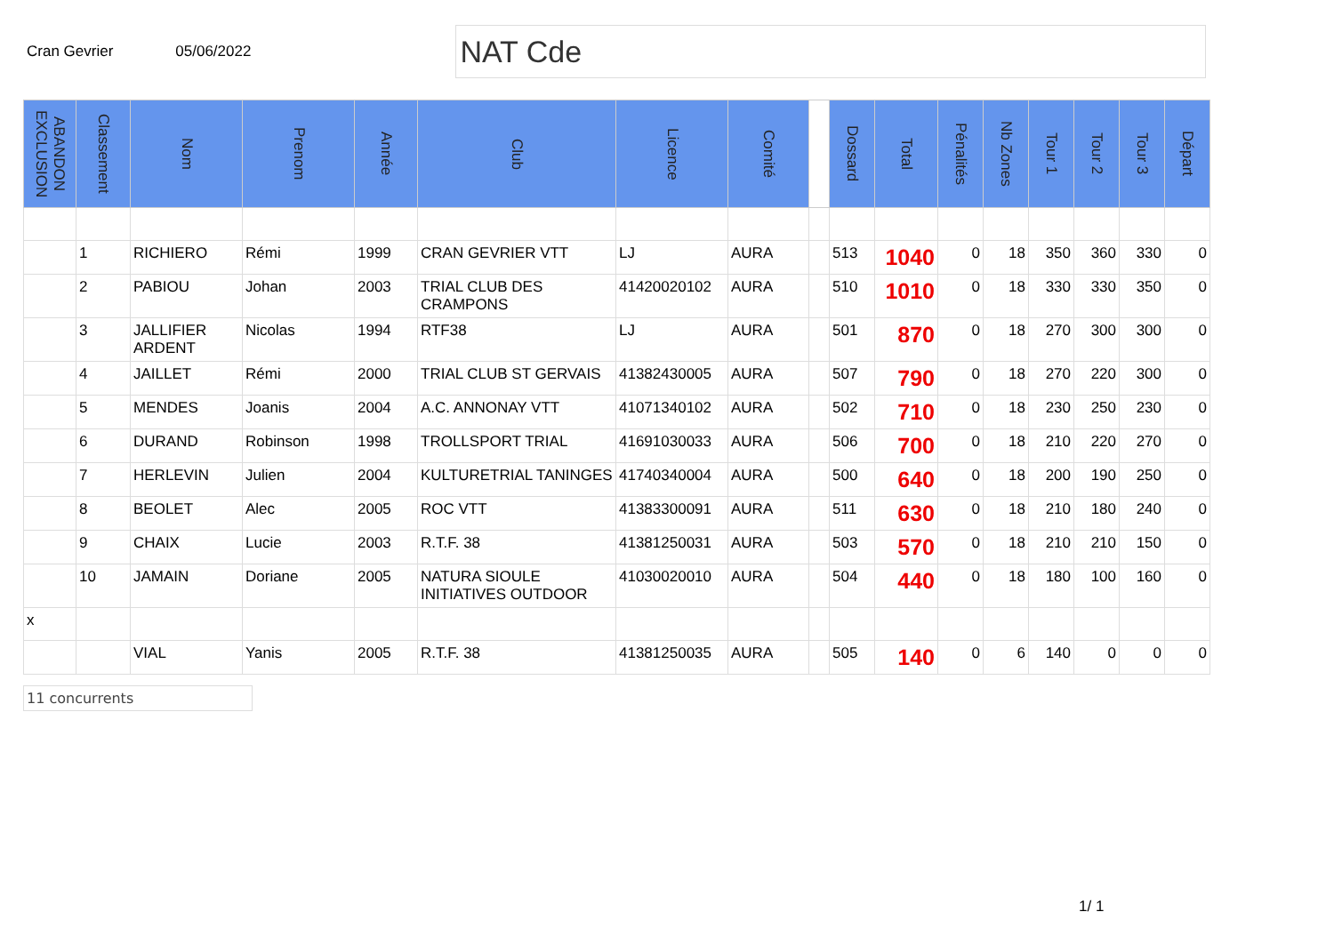Cran Gevrier 05/06/2022
NAT Cde
| ABANDON EXCLUSION | Classement | Nom | Prenom | Année | Club | Licence | Comité | | Dossard | Total | Pénalités | Nb Zones | Tour 1 | Tour 2 | Tour 3 | Départ |
| --- | --- | --- | --- | --- | --- | --- | --- | --- | --- | --- | --- | --- | --- | --- | --- | --- |
| | 1 | RICHIERO | Rémi | 1999 | CRAN GEVRIER VTT | LJ | AURA | | 513 | 1040 | 0 | 18 | 350 | 360 | 330 | 0 |
| | 2 | PABIOU | Johan | 2003 | TRIAL CLUB DES CRAMPONS | 41420020102 | AURA | | 510 | 1010 | 0 | 18 | 330 | 330 | 350 | 0 |
| | 3 | JALLIFIER ARDENT | Nicolas | 1994 | RTF38 | LJ | AURA | | 501 | 870 | 0 | 18 | 270 | 300 | 300 | 0 |
| | 4 | JAILLET | Rémi | 2000 | TRIAL CLUB ST GERVAIS | 41382430005 | AURA | | 507 | 790 | 0 | 18 | 270 | 220 | 300 | 0 |
| | 5 | MENDES | Joanis | 2004 | A.C. ANNONAY VTT | 41071340102 | AURA | | 502 | 710 | 0 | 18 | 230 | 250 | 230 | 0 |
| | 6 | DURAND | Robinson | 1998 | TROLLSPORT TRIAL | 41691030033 | AURA | | 506 | 700 | 0 | 18 | 210 | 220 | 270 | 0 |
| | 7 | HERLEVIN | Julien | 2004 | KULTURETRIAL TANINGES | 41740340004 | AURA | | 500 | 640 | 0 | 18 | 200 | 190 | 250 | 0 |
| | 8 | BEOLET | Alec | 2005 | ROC VTT | 41383300091 | AURA | | 511 | 630 | 0 | 18 | 210 | 180 | 240 | 0 |
| | 9 | CHAIX | Lucie | 2003 | R.T.F. 38 | 41381250031 | AURA | | 503 | 570 | 0 | 18 | 210 | 210 | 150 | 0 |
| | 10 | JAMAIN | Doriane | 2005 | NATURA SIOULE INITIATIVES OUTDOOR | 41030020010 | AURA | | 504 | 440 | 0 | 18 | 180 | 100 | 160 | 0 |
| x | | | | | | | | | | | | | | | | |
| | | VIAL | Yanis | 2005 | R.T.F. 38 | 41381250035 | AURA | | 505 | 140 | 0 | 6 | 140 | 0 | 0 | 0 |
11 concurrents
1/ 1